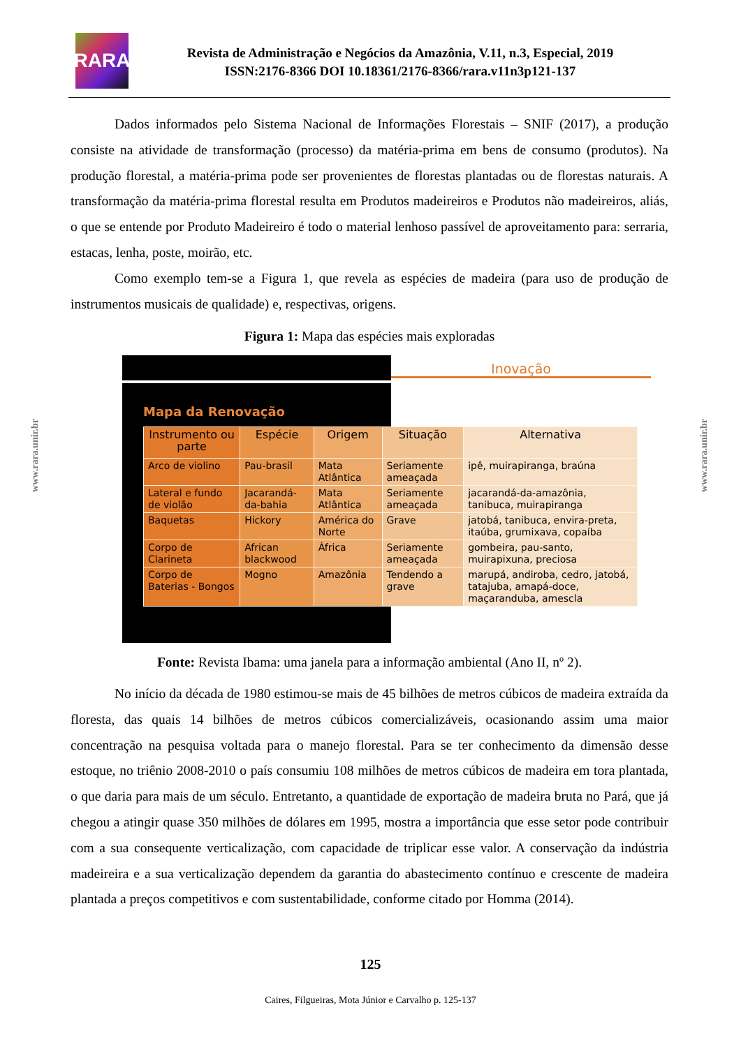RARA
Revista de Administração e Negócios da Amazônia, V.11, n.3, Especial, 2019
ISSN:2176-8366 DOI 10.18361/2176-8366/rara.v11n3p121-137
www.rara.unir.br
www.rara.unir.br
Dados informados pelo Sistema Nacional de Informações Florestais – SNIF (2017), a produção consiste na atividade de transformação (processo) da matéria-prima em bens de consumo (produtos). Na produção florestal, a matéria-prima pode ser provenientes de florestas plantadas ou de florestas naturais. A transformação da matéria-prima florestal resulta em Produtos madeireiros e Produtos não madeireiros, aliás, o que se entende por Produto Madeireiro é todo o material lenhoso passível de aproveitamento para: serraria, estacas, lenha, poste, moirão, etc.
Como exemplo tem-se a Figura 1, que revela as espécies de madeira (para uso de produção de instrumentos musicais de qualidade) e, respectivas, origens.
Figura 1: Mapa das espécies mais exploradas
Inovação
Mapa da Renovação
| Instrumento ou parte | Espécie | Origem | Situação | Alternativa |
| --- | --- | --- | --- | --- |
| Arco de violino | Pau-brasil | Mata Atlântica | Seriamente ameaçada | ipê, muirapiranga, braúna |
| Lateral e fundo de violão | Jacarandá-da-bahia | Mata Atlântica | Seriamente ameaçada | jacarandá-da-amazônia, tanibuca, muirapiranga |
| Baquetas | Hickory | América do Norte | Grave | jatobá, tanibuca, envira-preta, itaúba, grumixava, copaíba |
| Corpo de Clarineta | African blackwood | África | Seriamente ameaçada | gombeira, pau-santo, muirapixuna, preciosa |
| Corpo de Baterias - Bongos | Mogno | Amazônia | Tendendo a grave | marupá, andiroba, cedro, jatobá, tatajuba, amapá-doce, maçaranduba, amescla |
Fonte: Revista Ibama: uma janela para a informação ambiental (Ano II, nº 2).
No início da década de 1980 estimou-se mais de 45 bilhões de metros cúbicos de madeira extraída da floresta, das quais 14 bilhões de metros cúbicos comercializáveis, ocasionando assim uma maior concentração na pesquisa voltada para o manejo florestal. Para se ter conhecimento da dimensão desse estoque, no triênio 2008-2010 o país consumiu 108 milhões de metros cúbicos de madeira em tora plantada, o que daria para mais de um século. Entretanto, a quantidade de exportação de madeira bruta no Pará, que já chegou a atingir quase 350 milhões de dólares em 1995, mostra a importância que esse setor pode contribuir com a sua consequente verticalização, com capacidade de triplicar esse valor. A conservação da indústria madeireira e a sua verticalização dependem da garantia do abastecimento contínuo e crescente de madeira plantada a preços competitivos e com sustentabilidade, conforme citado por Homma (2014).
125
Caires, Filgueiras, Mota Júnior e Carvalho p. 125-137